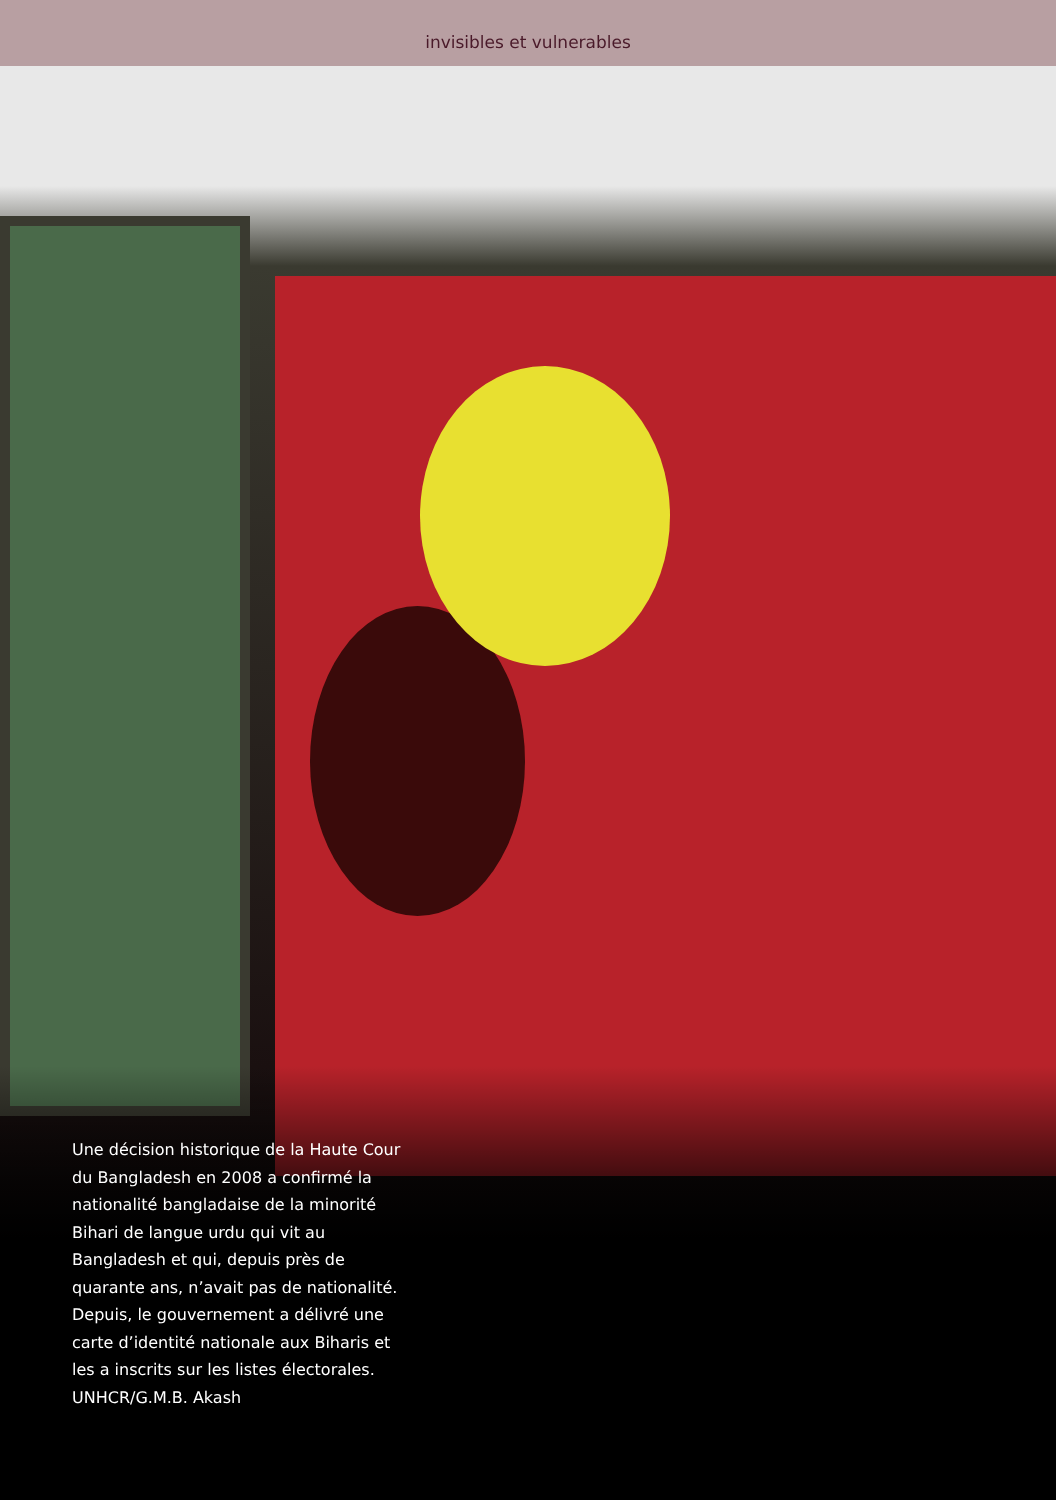invisibles et vulnerables
Une décision historique de la Haute Cour du Bangladesh en 2008 a confirmé la nationalité bangladaise de la minorité Bihari de langue urdu qui vit au Bangladesh et qui, depuis près de quarante ans, n’avait pas de nationalité. Depuis, le gouvernement a délivré une carte d’identité nationale aux Biharis et les a inscrits sur les listes électorales.
UNHCR/G.M.B. Akash